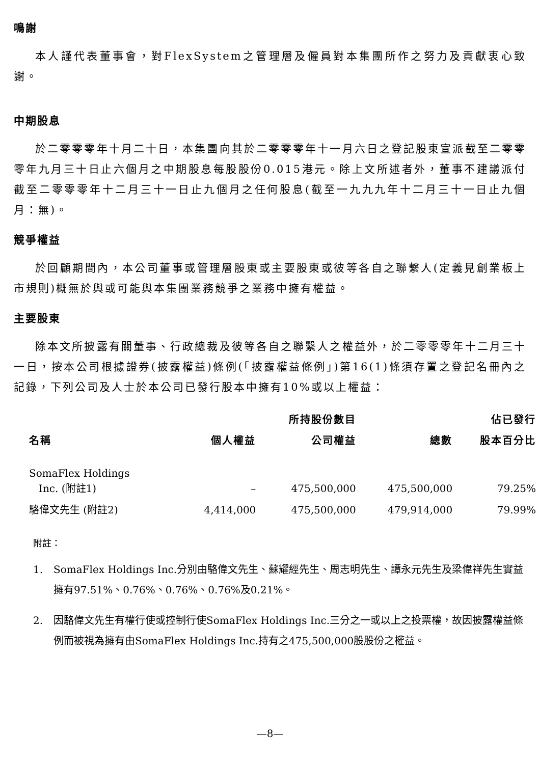鳴謝
本人謹代表董事會，對FlexSystem之管理層及僱員對本集團所作之努力及貢獻衷心致謝。
中期股息
於二零零零年十月二十日，本集團向其於二零零零年十一月六日之登記股東宣派截至二零零零年九月三十日止六個月之中期股息每股股份0.015港元。除上文所述者外，董事不建議派付截至二零零零年十二月三十一日止九個月之任何股息(截至一九九九年十二月三十一日止九個月：無)。
競爭權益
於回顧期間內，本公司董事或管理層股東或主要股東或彼等各自之聯繫人(定義見創業板上市規則)概無於與或可能與本集團業務競爭之業務中擁有權益。
主要股東
除本文所披露有關董事、行政總裁及彼等各自之聯繫人之權益外，於二零零零年十二月三十一日，按本公司根據證券(披露權益)條例(「披露權益條例」)第16(1)條須存置之登記名冊內之記錄，下列公司及人士於本公司已發行股本中擁有10%或以上權益：
| | | 所持股份數目 | | 佔已發行 |
| --- | --- | --- | --- | --- |
| 名稱 | 個人權益 | 公司權益 | 總數 | 股本百分比 |
| SomaFlex Holdings Inc. (附註1) | – | 475,500,000 | 475,500,000 | 79.25% |
| 駱偉文先生 (附註2) | 4,414,000 | 475,500,000 | 479,914,000 | 79.99% |
附註：
1. SomaFlex Holdings Inc.分別由駱偉文先生、蘇耀經先生、周志明先生、譚永元先生及梁偉祥先生實益擁有97.51%、0.76%、0.76%、0.76%及0.21%。
2. 因駱偉文先生有權行使或控制行使SomaFlex Holdings Inc.三分之一或以上之投票權，故因披露權益條例而被視為擁有由SomaFlex Holdings Inc.持有之475,500,000股股份之權益。
—8—